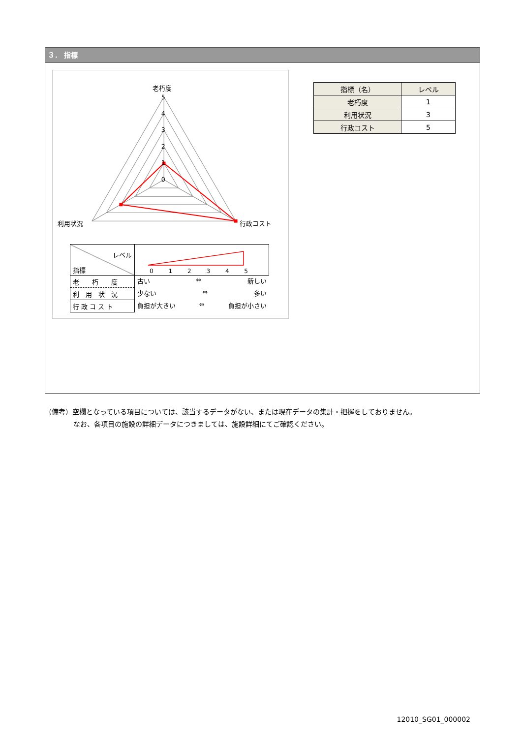３． 指標
老朽度
5
4
3
2
1
0
利用状況
行政コスト
| レベル 指標 | 0 1 2 3 4 5 |
| 老 朽 度 | 古い ⇔ 新しい |
| 利 用 状 況 | 少ない ⇔ 多い |
| 行 政 コ ス ト | 負担が大きい ⇔ 負担が小さい |
| 指標（名） | レベル |
| --- | --- |
| 老朽度 | 1 |
| 利用状況 | 3 |
| 行政コスト | 5 |
（備考）空欄となっている項目については、該当するデータがない、または現在データの集計・把握をしておりません。
なお、各項目の施設の詳細データにつきましては、施設詳細にてご確認ください。
12010_SG01_000002